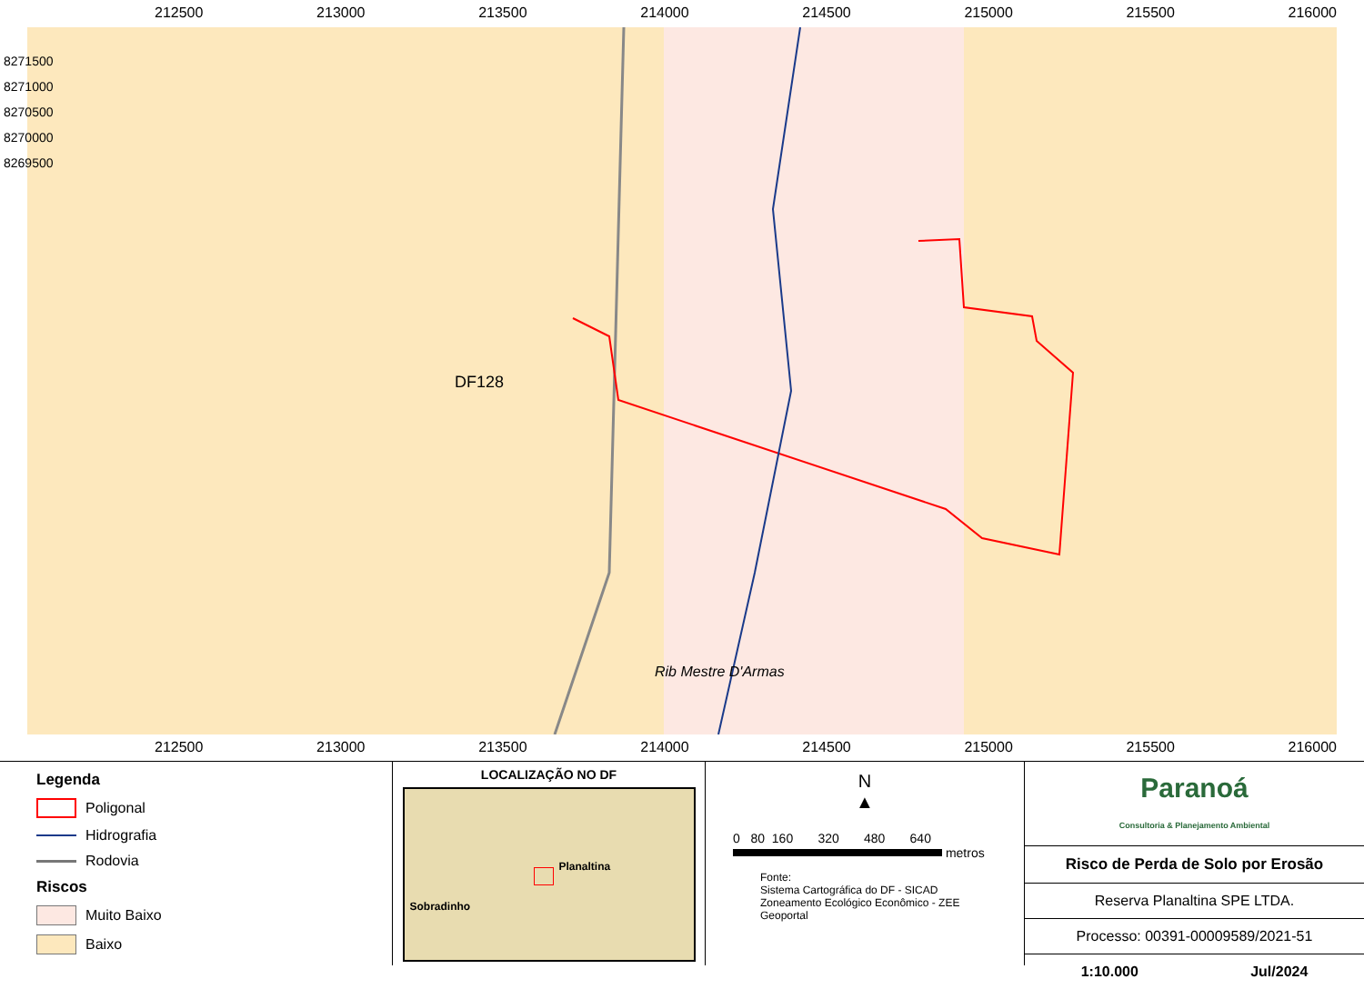212500 213000 213500 214000 214500 215000 215500 216000
DF128
Rib Mestre D'Armas
212500 213000 213500 214000 214500 215000 215500 216000
8271500
8271000
8270500
8270000
8269500
Legenda
Poligonal
Hidrografia
Rodovia
Riscos
Muito Baixo
Baixo
LOCALIZAÇÃO NO DF
Planaltina
Sobradinho
N
▲
0 80 160 320 480 640
metros
Fonte:
Sistema Cartográfica do DF - SICAD
Zoneamento Ecológico Econômico - ZEE
Geoportal
Paranoá
Consultoria & Planejamento Ambiental
Risco de Perda de Solo por Erosão
Reserva Planaltina SPE LTDA.
Processo: 00391-00009589/2021-51
1:10.000 Jul/2024